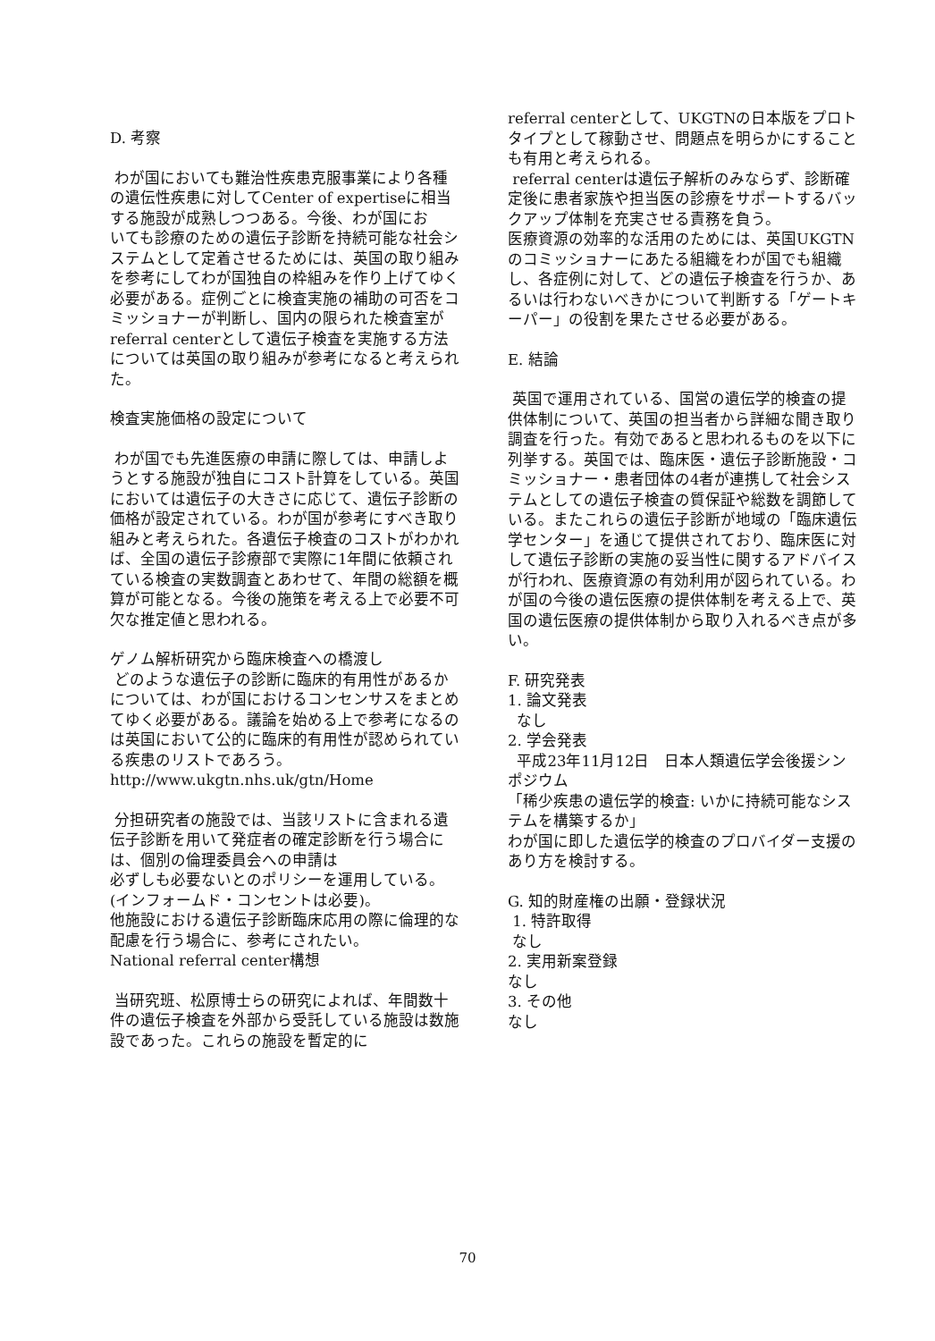D. 考察
わが国においても難治性疾患克服事業により各種の遺伝性疾患に対してCenter of expertiseに相当する施設が成熟しつつある。今後、わが国にお
いても診療のための遺伝子診断を持続可能な社会システムとして定着させるためには、英国の取り組みを参考にしてわが国独自の枠組みを作り上げてゆく必要がある。症例ごとに検査実施の補助の可否をコミッショナーが判断し、国内の限られた検査室がreferral centerとして遺伝子検査を実施する方法については英国の取り組みが参考になると考えられた。
検査実施価格の設定について
わが国でも先進医療の申請に際しては、申請しようとする施設が独自にコスト計算をしている。英国においては遺伝子の大きさに応じて、遺伝子診断の価格が設定されている。わが国が参考にすべき取り組みと考えられた。各遺伝子検査のコストがわかれば、全国の遺伝子診療部で実際に1年間に依頼されている検査の実数調査とあわせて、年間の総額を概算が可能となる。今後の施策を考える上で必要不可欠な推定値と思われる。
ゲノム解析研究から臨床検査への橋渡し
どのような遺伝子の診断に臨床的有用性があるかについては、わが国におけるコンセンサスをまとめてゆく必要がある。議論を始める上で参考になるのは英国において公的に臨床的有用性が認められている疾患のリストであろう。
http://www.ukgtn.nhs.uk/gtn/Home
分担研究者の施設では、当該リストに含まれる遺伝子診断を用いて発症者の確定診断を行う場合には、個別の倫理委員会への申請は
必ずしも必要ないとのポリシーを運用している。(インフォームド・コンセントは必要)。
他施設における遺伝子診断臨床応用の際に倫理的な配慮を行う場合に、参考にされたい。
National referral center構想
当研究班、松原博士らの研究によれば、年間数十件の遺伝子検査を外部から受託している施設は数施設であった。これらの施設を暫定的に
referral centerとして、UKGTNの日本版をプロトタイプとして稼動させ、問題点を明らかにすることも有用と考えられる。
referral centerは遺伝子解析のみならず、診断確定後に患者家族や担当医の診療をサポートするバックアップ体制を充実させる責務を負う。
医療資源の効率的な活用のためには、英国UKGTNのコミッショナーにあたる組織をわが国でも組織し、各症例に対して、どの遺伝子検査を行うか、あるいは行わないべきかについて判断する「ゲートキーパー」の役割を果たさせる必要がある。
E. 結論
英国で運用されている、国営の遺伝学的検査の提供体制について、英国の担当者から詳細な聞き取り調査を行った。有効であると思われるものを以下に列挙する。英国では、臨床医・遺伝子診断施設・コミッショナー・患者団体の4者が連携して社会システムとしての遺伝子検査の質保証や総数を調節している。またこれらの遺伝子診断が地域の「臨床遺伝学センター」を通じて提供されており、臨床医に対して遺伝子診断の実施の妥当性に関するアドバイスが行われ、医療資源の有効利用が図られている。わが国の今後の遺伝医療の提供体制を考える上で、英国の遺伝医療の提供体制から取り入れるべき点が多い。
F. 研究発表
1. 論文発表
なし
2. 学会発表
平成23年11月12日　日本人類遺伝学会後援シンポジウム
「稀少疾患の遺伝学的検査: いかに持続可能なシステムを構築するか」
わが国に即した遺伝学的検査のプロバイダー支援のあり方を検討する。
G. 知的財産権の出願・登録状況
1. 特許取得
なし
2. 実用新案登録
なし
3. その他
なし
70